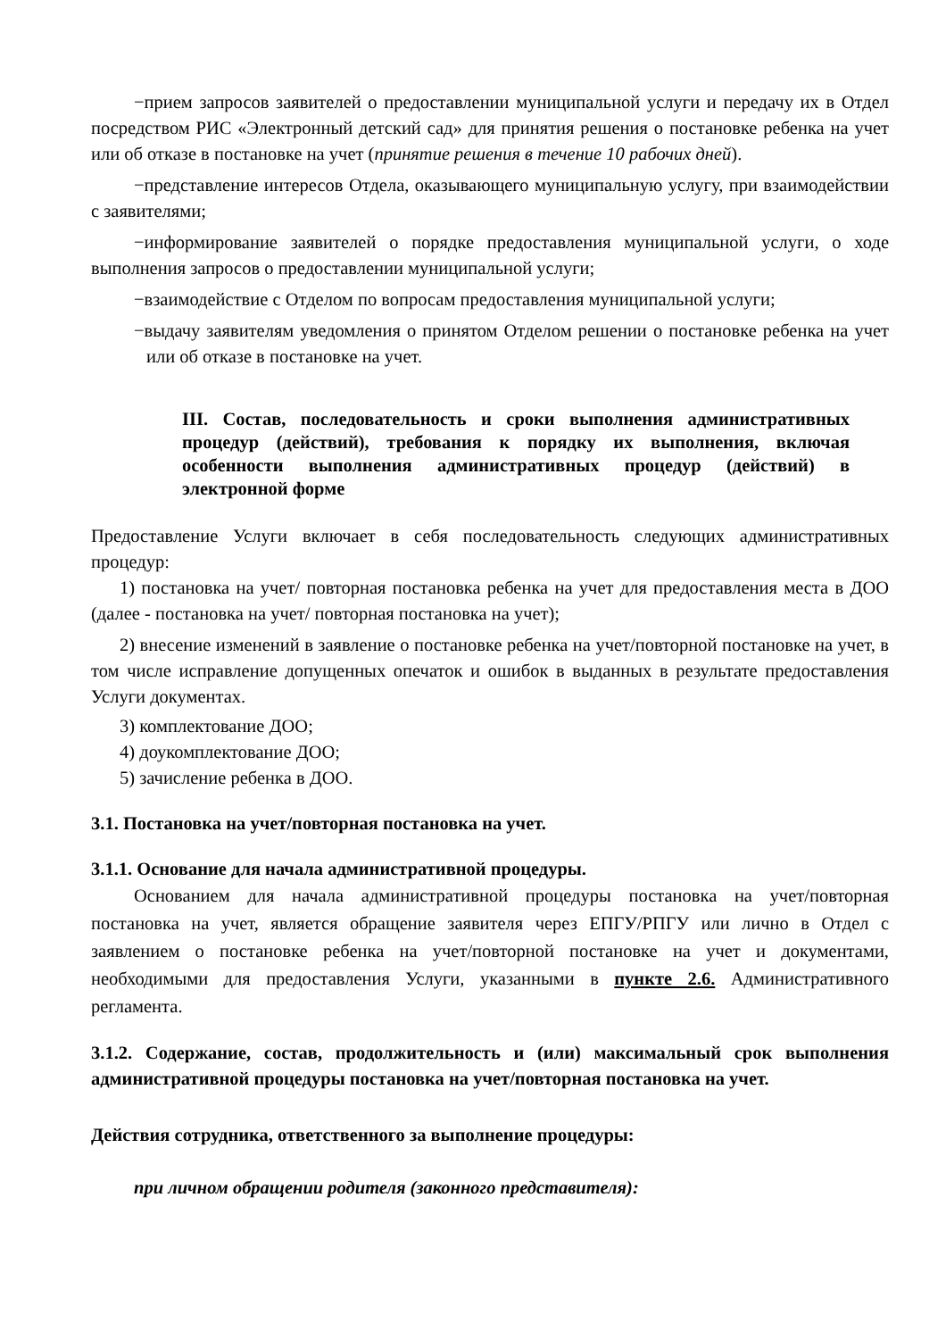−прием запросов заявителей о предоставлении муниципальной услуги и передачу их в Отдел посредством РИС «Электронный детский сад» для принятия решения о постановке ребенка на учет или об отказе в постановке на учет (принятие решения в течение 10 рабочих дней).
−представление интересов Отдела, оказывающего муниципальную услугу, при взаимодействии с заявителями;
−информирование заявителей о порядке предоставления муниципальной услуги, о ходе выполнения запросов о предоставлении муниципальной услуги;
−взаимодействие с Отделом по вопросам предоставления муниципальной услуги;
−выдачу заявителям уведомления о принятом Отделом решении о постановке ребенка на учет или об отказе в постановке на учет.
III. Состав, последовательность и сроки выполнения административных процедур (действий), требования к порядку их выполнения, включая особенности выполнения административных процедур (действий) в электронной форме
Предоставление Услуги включает в себя последовательность следующих административных процедур:
1) постановка на учет/ повторная постановка ребенка на учет для предоставления места в ДОО (далее - постановка на учет/ повторная постановка на учет);
2) внесение изменений в заявление о постановке ребенка на учет/повторной постановке на учет, в том числе исправление допущенных опечаток и ошибок в выданных в результате предоставления Услуги документах.
3) комплектование ДОО;
4) доукомплектование ДОО;
5) зачисление ребенка в ДОО.
3.1. Постановка на учет/повторная постановка на учет.
3.1.1. Основание для начала административной процедуры.
Основанием для начала административной процедуры постановка на учет/повторная постановка на учет, является обращение заявителя через ЕПГУ/РПГУ или лично в Отдел с заявлением о постановке ребенка на учет/повторной постановке на учет и документами, необходимыми для предоставления Услуги, указанными в пункте 2.6. Административного регламента.
3.1.2. Содержание, состав, продолжительность и (или) максимальный срок выполнения административной процедуры постановка на учет/повторная постановка на учет.
Действия сотрудника, ответственного за выполнение процедуры:
при личном обращении родителя (законного представителя):